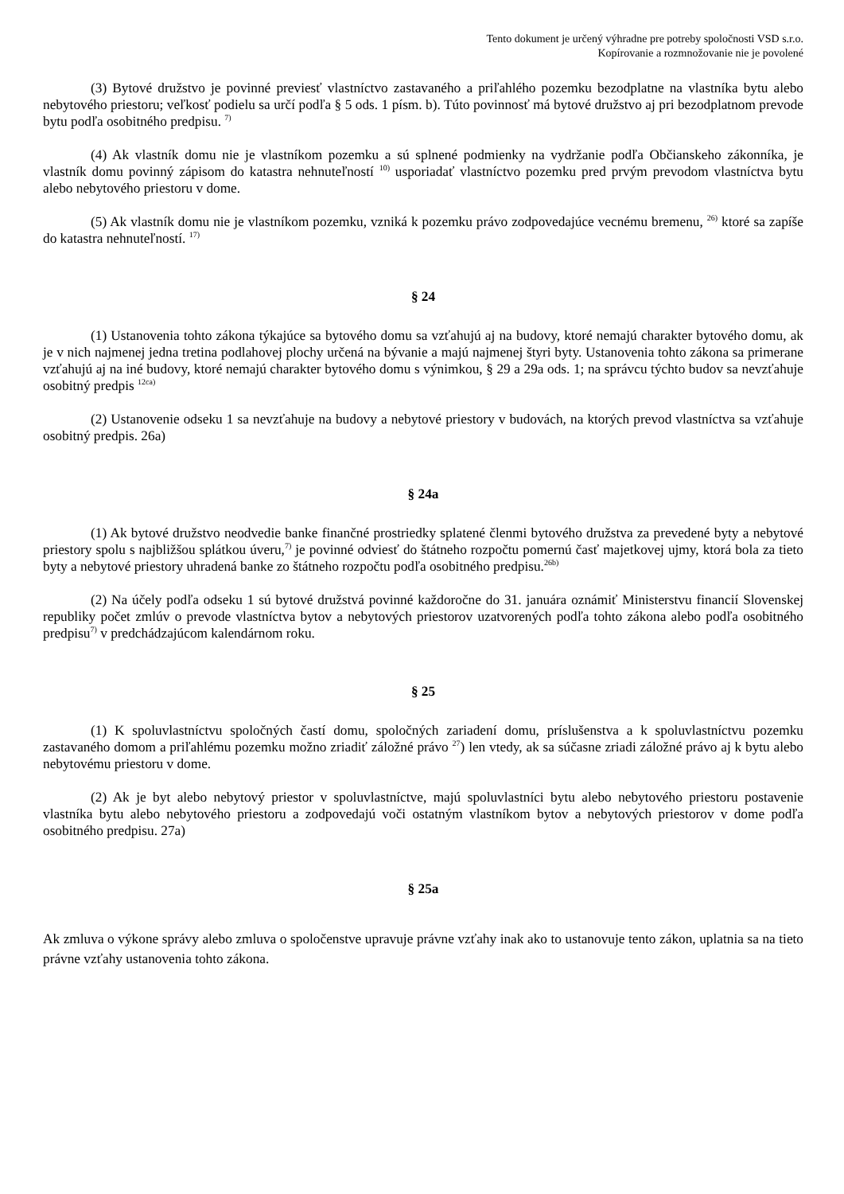Tento dokument je určený výhradne pre potreby spoločnosti VSD s.r.o.
Kopírovanie a rozmnožovanie nie je povolené
(3) Bytové družstvo je povinné previesť vlastníctvo zastavaného a priľahlého pozemku bezodplatne na vlastníka bytu alebo nebytového priestoru; veľkosť podielu sa určí podľa § 5 ods. 1 písm. b). Túto povinnosť má bytové družstvo aj pri bezodplatnom prevode bytu podľa osobitného predpisu. <sup>7)</sup>
(4) Ak vlastník domu nie je vlastníkom pozemku a sú splnené podmienky na vydržanie podľa Občianskeho zákonníka, je vlastník domu povinný zápisom do katastra nehnuteľností <sup>10)</sup> usporiadať vlastníctvo pozemku pred prvým prevodom vlastníctva bytu alebo nebytového priestoru v dome.
(5) Ak vlastník domu nie je vlastníkom pozemku, vzniká k pozemku právo zodpovedajúce vecnému bremenu, <sup>26)</sup> ktoré sa zapíše do katastra nehnuteľností. <sup>17)</sup>
§ 24
(1) Ustanovenia tohto zákona týkajúce sa bytového domu sa vzťahujú aj na budovy, ktoré nemajú charakter bytového domu, ak je v nich najmenej jedna tretina podlahovej plochy určená na bývanie a majú najmenej štyri byty. Ustanovenia tohto zákona sa primerane vzťahujú aj na iné budovy, ktoré nemajú charakter bytového domu s výnimkou, § 29 a 29a ods. 1; na správcu týchto budov sa nevzťahuje osobitný predpis <sup>12ca)</sup>
(2) Ustanovenie odseku 1 sa nevzťahuje na budovy a nebytové priestory v budovách, na ktorých prevod vlastníctva sa vzťahuje osobitný predpis. 26a)
§ 24a
(1) Ak bytové družstvo neodvedie banke finančné prostriedky splatené členmi bytového družstva za prevedené byty a nebytové priestory spolu s najbližšou splátkou úveru,<sup>7)</sup> je povinné odviesť do štátneho rozpočtu pomernú časť majetkovej ujmy, ktorá bola za tieto byty a nebytové priestory uhradená banke zo štátneho rozpočtu podľa osobitného predpisu.<sup>26b)</sup>
(2) Na účely podľa odseku 1 sú bytové družstvá povinné každoročne do 31. januára oznámiť Ministerstvu financií Slovenskej republiky počet zmlúv o prevode vlastníctva bytov a nebytových priestorov uzatvorených podľa tohto zákona alebo podľa osobitného predpisu<sup>7)</sup> v predchádzajúcom kalendárnom roku.
§ 25
(1) K spoluvlastníctvu spoločných častí domu, spoločných zariadení domu, príslušenstva a k spoluvlastníctvu pozemku zastavaného domom a priľahlému pozemku možno zriadiť záložné právo <sup>27</sup>) len vtedy, ak sa súčasne zriadi záložné právo aj k bytu alebo nebytovému priestoru v dome.
(2) Ak je byt alebo nebytový priestor v spoluvlastníctve, majú spoluvlastníci bytu alebo nebytového priestoru postavenie vlastníka bytu alebo nebytového priestoru a zodpovedajú voči ostatným vlastníkom bytov a nebytových priestorov v dome podľa osobitného predpisu. 27a)
§ 25a
Ak zmluva o výkone správy alebo zmluva o spoločenstve upravuje právne vzťahy inak ako to ustanovuje tento zákon, uplatnia sa na tieto právne vzťahy ustanovenia tohto zákona.